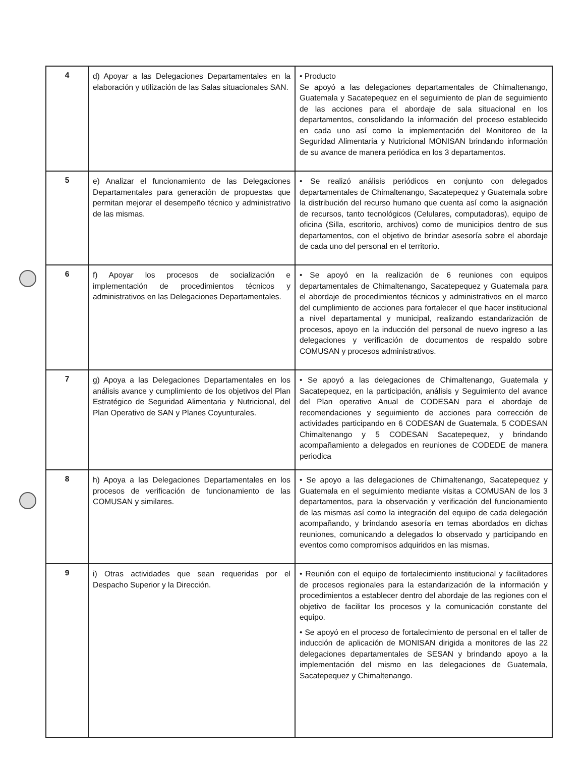| 4 | d) Apoyar a las Delegaciones Departamentales en la elaboración y utilización de las Salas situacionales SAN. | • Producto Se apoyó a las delegaciones departamentales de Chimaltenango, Guatemala y Sacatepequez en el seguimiento de plan de seguimiento de las acciones para el abordaje de sala situacional en los departamentos, consolidando la información del proceso establecido en cada uno así como la implementación del Monitoreo de la Seguridad Alimentaria y Nutricional MONISAN brindando información de su avance de manera periódica en los 3 departamentos. |
| 5 | e) Analizar el funcionamiento de las Delegaciones Departamentales para generación de propuestas que permitan mejorar el desempeño técnico y administrativo de las mismas. | • Se realizó análisis periódicos en conjunto con delegados departamentales de Chimaltenango, Sacatepequez y Guatemala sobre la distribución del recurso humano que cuenta así como la asignación de recursos, tanto tecnológicos (Celulares, computadoras), equipo de oficina (Silla, escritorio, archivos) como de municipios dentro de sus departamentos, con el objetivo de brindar asesoría sobre el abordaje de cada uno del personal en el territorio. |
| 6 | f) Apoyar los procesos de socialización e implementación de procedimientos técnicos y administrativos en las Delegaciones Departamentales. | • Se apoyó en la realización de 6 reuniones con equipos departamentales de Chimaltenango, Sacatepequez y Guatemala para el abordaje de procedimientos técnicos y administrativos en el marco del cumplimiento de acciones para fortalecer el que hacer institucional a nivel departamental y municipal, realizando estandarización de procesos, apoyo en la inducción del personal de nuevo ingreso a las delegaciones y verificación de documentos de respaldo sobre COMUSAN y procesos administrativos. |
| 7 | g) Apoya a las Delegaciones Departamentales en los análisis avance y cumplimiento de los objetivos del Plan Estratégico de Seguridad Alimentaria y Nutricional, del Plan Operativo de SAN y Planes Coyunturales. | • Se apoyó a las delegaciones de Chimaltenango, Guatemala y Sacatepequez, en la participación, análisis y Seguimiento del avance del Plan operativo Anual de CODESAN para el abordaje de recomendaciones y seguimiento de acciones para corrección de actividades participando en 6 CODESAN de Guatemala, 5 CODESAN Chimaltenango y 5 CODESAN Sacatepequez, y brindando acompañamiento a delegados en reuniones de CODEDE de manera periodica |
| 8 | h) Apoya a las Delegaciones Departamentales en los procesos de verificación de funcionamiento de las COMUSAN y similares. | • Se apoyo a las delegaciones de Chimaltenango, Sacatepequez y Guatemala en el seguimiento mediante visitas a COMUSAN de los 3 departamentos, para la observación y verificación del funcionamiento de las mismas así como la integración del equipo de cada delegación acompañando, y brindando asesoría en temas abordados en dichas reuniones, comunicando a delegados lo observado y participando en eventos como compromisos adquiridos en las mismas. |
| 9 | i) Otras actividades que sean requeridas por el Despacho Superior y la Dirección. | • Reunión con el equipo de fortalecimiento institucional y facilitadores de procesos regionales para la estandarización de la información y procedimientos a establecer dentro del abordaje de las regiones con el objetivo de facilitar los procesos y la comunicación constante del equipo. • Se apoyó en el proceso de fortalecimiento de personal en el taller de inducción de aplicación de MONISAN dirigida a monitores de las 22 delegaciones departamentales de SESAN y brindando apoyo a la implementación del mismo en las delegaciones de Guatemala, Sacatepequez y Chimaltenango. |